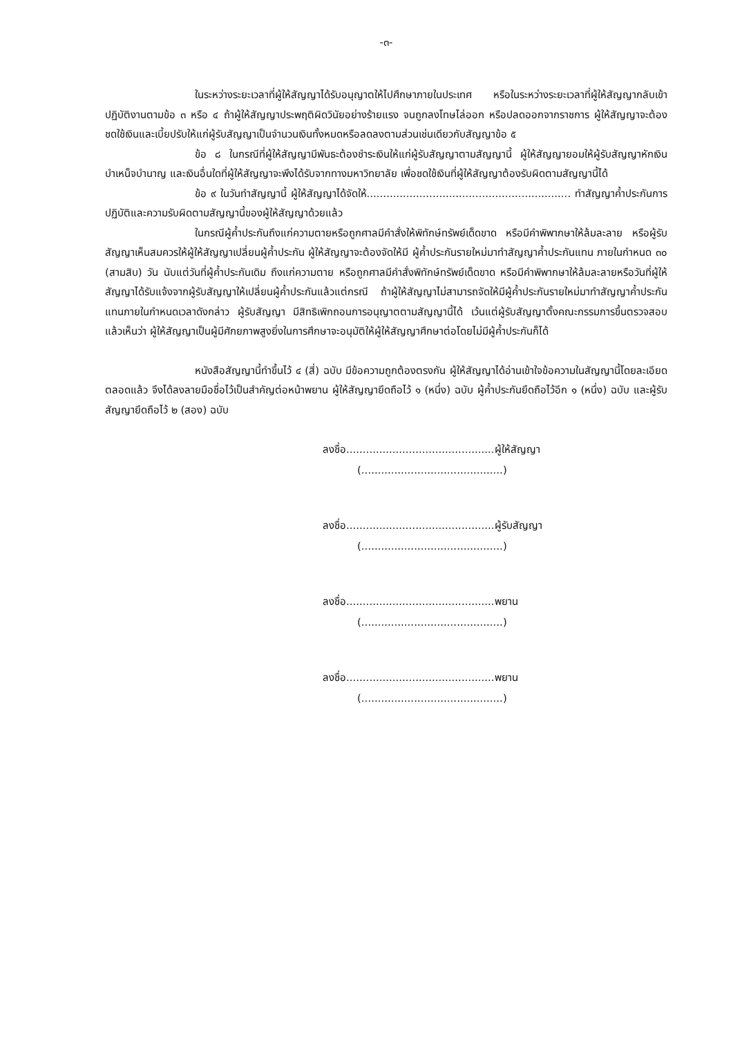-๓-
ในระหว่างระยะเวลาที่ผู้ให้สัญญาได้รับอนุญาตให้ไปศึกษาภายในประเทศ หรือในระหว่างระยะเวลาที่ผู้ให้สัญญากลับเข้าปฏิบัติงานตามข้อ ๓ หรือ ๔ ถ้าผู้ให้สัญญาประพฤติผิดวินัยอย่างร้ายแรง จนถูกลงโทษไล่ออก หรือปลดออกจากราชการ ผู้ให้สัญญาจะต้องชดใช้เงินและเบี้ยปรับให้แก่ผู้รับสัญญาเป็นจำนวนเงินทั้งหมดหรือลดลงตามส่วนเช่นเดียวกับสัญญาข้อ ๕
ข้อ ๘ ในกรณีที่ผู้ให้สัญญามีพันธะต้องชำระเงินให้แก่ผู้รับสัญญาตามสัญญานี้ ผู้ให้สัญญายอมให้ผู้รับสัญญาหักเงินบำเหน็จบำนาญ และเงินอื่นใดที่ผู้ให้สัญญาจะพึงได้รับจากทางมหาวิทยาลัย เพื่อชดใช้เงินที่ผู้ให้สัญญาต้องรับผิดตามสัญญานี้ได้
ข้อ ๙ ในวันทำสัญญานี้ ผู้ให้สัญญาได้จัดให้.............................................................. ทำสัญญาค้ำประกันการปฏิบัติและความรับผิดตามสัญญานี้ของผู้ให้สัญญาด้วยแล้ว
ในกรณีผู้ค้ำประกันถึงแก่ความตายหรือถูกศาลมีคำสั่งให้พิทักษ์ทรัพย์เด็ดขาด หรือมีคำพิพากษาให้ล้มละลาย หรือผู้รับสัญญาเห็นสมควรให้ผู้ให้สัญญาเปลี่ยนผู้ค้ำประกัน ผู้ให้สัญญาจะต้องจัดให้มี ผู้ค้ำประกันรายใหม่มาทำสัญญาค้ำประกันแทน ภายในกำหนด ๓๐ (สามสิบ) วัน นับแต่วันที่ผู้ค้ำประกันเดิม ถึงแก่ความตาย หรือถูกศาลมีคำสั่งพิทักษ์ทรัพย์เด็ดขาด หรือมีคำพิพากษาให้ล้มละลายหรือวันที่ผู้ให้สัญญาได้รับแจ้งจากผู้รับสัญญาให้เปลี่ยนผู้ค้ำประกันแล้วแต่กรณี ถ้าผู้ให้สัญญาไม่สามารถจัดให้มีผู้ค้ำประกันรายใหม่มาทำสัญญาค้ำประกันแทนภายในกำหนดเวลาดังกล่าว ผู้รับสัญญา มีสิทธิเพิกถอนการอนุญาตตามสัญญานี้ได้ เว้นแต่ผู้รับสัญญาตั้งคณะกรรมการขึ้นตรวจสอบแล้วเห็นว่า ผู้ให้สัญญาเป็นผู้มีศักยภาพสูงยิ่งในการศึกษาจะอนุมัติให้ผู้ให้สัญญาศึกษาต่อโดยไม่มีผู้ค้ำประกันก็ได้
หนังสือสัญญานี้ทำขึ้นไว้ ๔ (สี่) ฉบับ มีข้อความถูกต้องตรงกัน ผู้ให้สัญญาได้อ่านเข้าใจข้อความในสัญญานี้โดยละเอียดตลอดแล้ว จึงได้ลงลายมือชื่อไว้เป็นสำคัญต่อหน้าพยาน ผู้ให้สัญญายึดถือไว้ ๑ (หนึ่ง) ฉบับ ผู้ค้ำประกันยึดถือไว้อีก ๑ (หนึ่ง) ฉบับ และผู้รับสัญญายึดถือไว้ ๒ (สอง) ฉบับ
ลงชื่อ.............................................ผู้ให้สัญญา
(...........................................)
ลงชื่อ.............................................ผู้รับสัญญา
(...........................................)
ลงชื่อ.............................................พยาน
(...........................................)
ลงชื่อ.............................................พยาน
(...........................................)